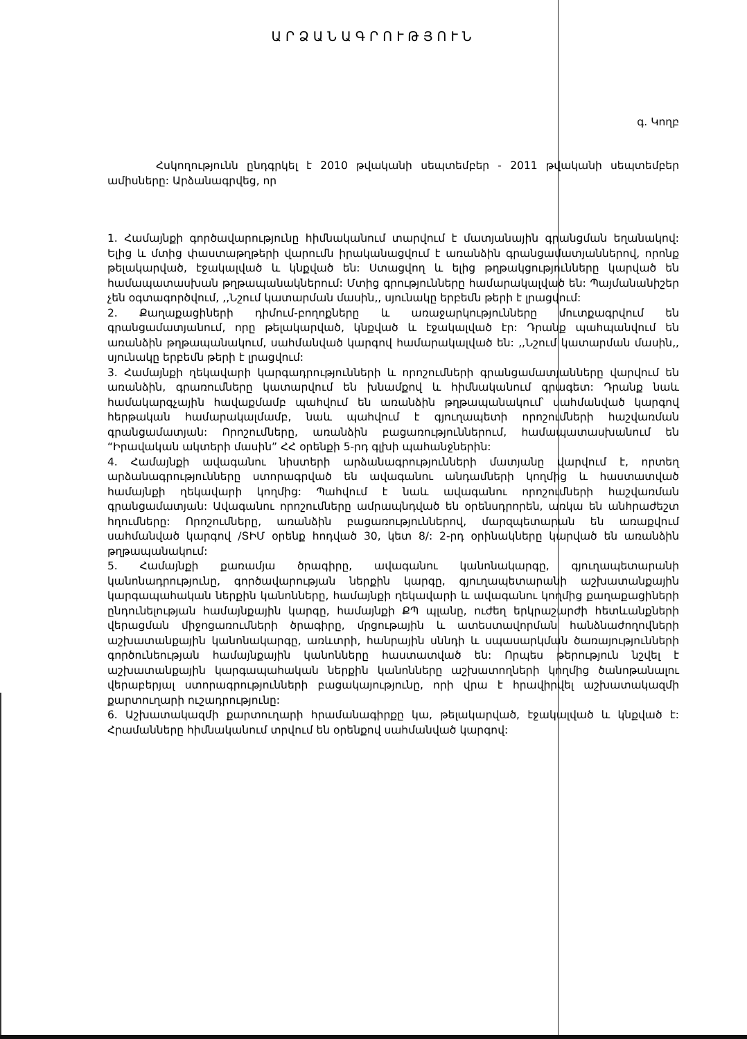ԱՐՁԱՆԱԳՐՈՒԹՅՈՒՆ
գ. Կողբ
Հսկողությունն ընդգրկել է 2010 թվականի սեպտեմբեր - 2011 թվականի սեպտեմբեր ամիսները: Արձանագրվեց, որ
1. Համայնքի գործավարությունը հիմնականում տարվում է մատյանային գրանցման եղանակով: Ելից և մտից փաստաթղթերի վարումն իրականացվում է առանձին գրանցամատյաններով, որոնք թելակարված, էջակալված և կնքված են: Ստացվող և ելից թղթակցությունները կարված են համապատասխան թղթապանակներում: Մտից գրությունները համարակալված են: Պայմանանիշեր չեն օգտագործվում, ,,Նշում կատարման մասին,, սյունակը երբեմն թերի է լրացվում:
2. Քաղաքացիների դիմում-բողոքները և առաջարկությունները մուտքագրվում են գրանցամատյանում, որը թելակարված, կնքված և էջակալված էր: Դրանք պահպանվում են առանձին թղթապանակում, սահմանված կարգով համարակալված են: ,,Նշում կատարման մասին,, սյունակը երբեմն թերի է լրացվում:
3. Համայնքի ղեկավարի կարգադրությունների և որոշումների գրանցամատյանները վարվում են առանձին, գրառումները կատարվում են խնամքով և հիմնականում գրագետ: Դրանք նաև համակարգչային հավաքմամբ պահվում են առանձին թղթապանակում՝ սահմանված կարգով հերթական համարակալմամբ, նաև պահվում է գյուղապետի որոշումների հաշվառման գրանցամատյան: Որոշումները, առանձին բացառություններում, համապատասխանում են “Իրավական ակտերի մասին” ՀՀ օրենքի 5-րդ գլխի պահանջներին:
4. Համայնքի ավագանու նիստերի արձանագրությունների մատյանը վարվում է, որտեղ արձանագրությունները ստորագրված են ավագանու անդամների կողմից և հաստատված համայնքի ղեկավարի կողմից: Պահվում է նաև ավագանու որոշումների հաշվառման գրանցամատյան: Ավագանու որոշումները ամրապնդված են օրենսդրորեն, առկա են անհրաժեշտ հղումները: Որոշումները, առանձին բացառություններով, մարզպետարան են առաքվում սահմանված կարգով /ՏԻՄ օրենք հոդված 30, կետ 8/: 2-րդ օրինակները կարված են առանձին թղթապանակում:
5. Համայնքի քառամյա ծրագիրը, ավագանու կանոնակարգը, գյուղապետարանի կանոնադրությունը, գործավարության ներքին կարգը, գյուղապետարանի աշխատանքային կարգապահական ներքին կանոնները, համայնքի ղեկավարի և ավագանու կողմից քաղաքացիների ընդունելության համայնքային կարգը, համայնքի ՔՊ պլանը, ուժեղ երկրաշարժի հետևանքների վերացման միջոցառումների ծրագիրը, մրցութային և ատեստավորման հանձնաժողովների աշխատանքային կանոնակարգը, առևտրի, հանրային սննդի և սպասարկման ծառայությունների գործունեության համայնքային կանոնները հաստատված են: Որպես թերություն նշվել է աշխատանքային կարգապահական ներքին կանոնները աշխատողների կողմից ծանոթանալու վերաբերյալ ստորագրությունների բացակայությունը, որի վրա է հրավիրվել աշխատակազմի քարտուղարի ուշադրությունը:
6. Աշխատակազմի քարտուղարի հրամանագիրքը կա, թելակարված, էջակալված և կնքված է: Հրամանները հիմնականում տրվում են օրենքով սահմանված կարգով: